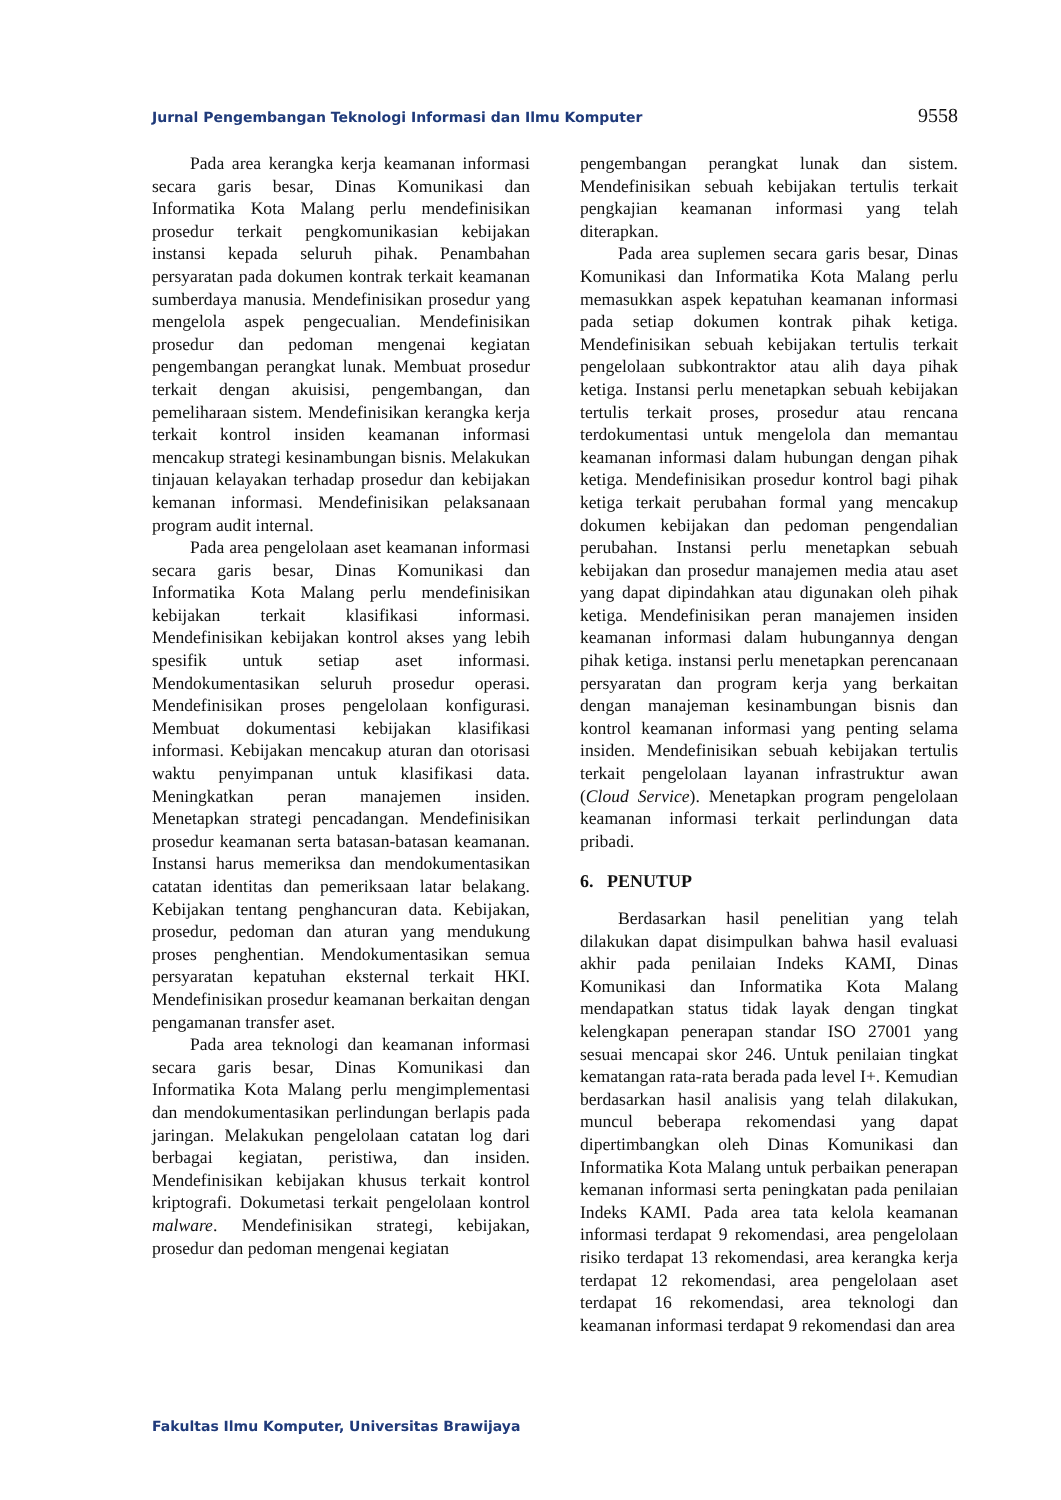Jurnal Pengembangan Teknologi Informasi dan Ilmu Komputer 9558
Pada area kerangka kerja keamanan informasi secara garis besar, Dinas Komunikasi dan Informatika Kota Malang perlu mendefinisikan prosedur terkait pengkomunikasian kebijakan instansi kepada seluruh pihak. Penambahan persyaratan pada dokumen kontrak terkait keamanan sumberdaya manusia. Mendefinisikan prosedur yang mengelola aspek pengecualian. Mendefinisikan prosedur dan pedoman mengenai kegiatan pengembangan perangkat lunak. Membuat prosedur terkait dengan akuisisi, pengembangan, dan pemeliharaan sistem. Mendefinisikan kerangka kerja terkait kontrol insiden keamanan informasi mencakup strategi kesinambungan bisnis. Melakukan tinjauan kelayakan terhadap prosedur dan kebijakan kemanan informasi. Mendefinisikan pelaksanaan program audit internal.
Pada area pengelolaan aset keamanan informasi secara garis besar, Dinas Komunikasi dan Informatika Kota Malang perlu mendefinisikan kebijakan terkait klasifikasi informasi. Mendefinisikan kebijakan kontrol akses yang lebih spesifik untuk setiap aset informasi. Mendokumentasikan seluruh prosedur operasi. Mendefinisikan proses pengelolaan konfigurasi. Membuat dokumentasi kebijakan klasifikasi informasi. Kebijakan mencakup aturan dan otorisasi waktu penyimpanan untuk klasifikasi data. Meningkatkan peran manajemen insiden. Menetapkan strategi pencadangan. Mendefinisikan prosedur keamanan serta batasan-batasan keamanan. Instansi harus memeriksa dan mendokumentasikan catatan identitas dan pemeriksaan latar belakang. Kebijakan tentang penghancuran data. Kebijakan, prosedur, pedoman dan aturan yang mendukung proses penghentian. Mendokumentasikan semua persyaratan kepatuhan eksternal terkait HKI. Mendefinisikan prosedur keamanan berkaitan dengan pengamanan transfer aset.
Pada area teknologi dan keamanan informasi secara garis besar, Dinas Komunikasi dan Informatika Kota Malang perlu mengimplementasi dan mendokumentasikan perlindungan berlapis pada jaringan. Melakukan pengelolaan catatan log dari berbagai kegiatan, peristiwa, dan insiden. Mendefinisikan kebijakan khusus terkait kontrol kriptografi. Dokumetasi terkait pengelolaan kontrol malware. Mendefinisikan strategi, kebijakan, prosedur dan pedoman mengenai kegiatan
pengembangan perangkat lunak dan sistem. Mendefinisikan sebuah kebijakan tertulis terkait pengkajian keamanan informasi yang telah diterapkan.
Pada area suplemen secara garis besar, Dinas Komunikasi dan Informatika Kota Malang perlu memasukkan aspek kepatuhan keamanan informasi pada setiap dokumen kontrak pihak ketiga. Mendefinisikan sebuah kebijakan tertulis terkait pengelolaan subkontraktor atau alih daya pihak ketiga. Instansi perlu menetapkan sebuah kebijakan tertulis terkait proses, prosedur atau rencana terdokumentasi untuk mengelola dan memantau keamanan informasi dalam hubungan dengan pihak ketiga. Mendefinisikan prosedur kontrol bagi pihak ketiga terkait perubahan formal yang mencakup dokumen kebijakan dan pedoman pengendalian perubahan. Instansi perlu menetapkan sebuah kebijakan dan prosedur manajemen media atau aset yang dapat dipindahkan atau digunakan oleh pihak ketiga. Mendefinisikan peran manajemen insiden keamanan informasi dalam hubungannya dengan pihak ketiga. instansi perlu menetapkan perencanaan persyaratan dan program kerja yang berkaitan dengan manajeman kesinambungan bisnis dan kontrol keamanan informasi yang penting selama insiden. Mendefinisikan sebuah kebijakan tertulis terkait pengelolaan layanan infrastruktur awan (Cloud Service). Menetapkan program pengelolaan keamanan informasi terkait perlindungan data pribadi.
6. PENUTUP
Berdasarkan hasil penelitian yang telah dilakukan dapat disimpulkan bahwa hasil evaluasi akhir pada penilaian Indeks KAMI, Dinas Komunikasi dan Informatika Kota Malang mendapatkan status tidak layak dengan tingkat kelengkapan penerapan standar ISO 27001 yang sesuai mencapai skor 246. Untuk penilaian tingkat kematangan rata-rata berada pada level I+. Kemudian berdasarkan hasil analisis yang telah dilakukan, muncul beberapa rekomendasi yang dapat dipertimbangkan oleh Dinas Komunikasi dan Informatika Kota Malang untuk perbaikan penerapan kemanan informasi serta peningkatan pada penilaian Indeks KAMI. Pada area tata kelola keamanan informasi terdapat 9 rekomendasi, area pengelolaan risiko terdapat 13 rekomendasi, area kerangka kerja terdapat 12 rekomendasi, area pengelolaan aset terdapat 16 rekomendasi, area teknologi dan keamanan informasi terdapat 9 rekomendasi dan area
Fakultas Ilmu Komputer, Universitas Brawijaya